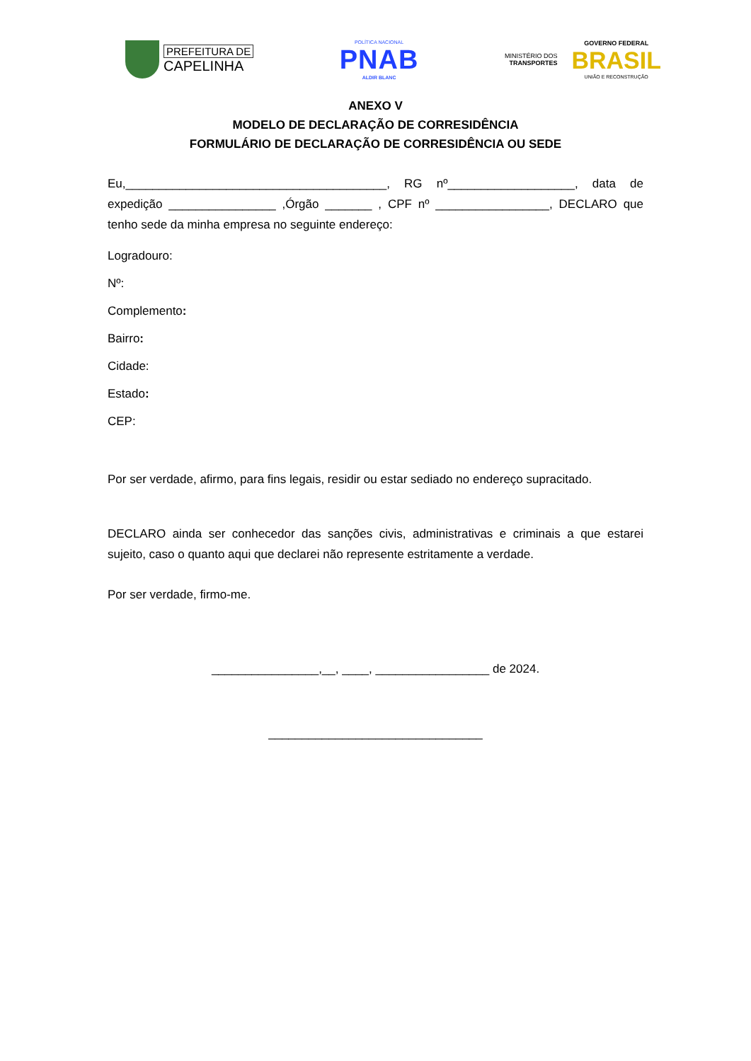PREFEITURA DE
CAPELINHA
POLÍTICA NACIONAL
PNAB
ALDIR BLANC
MINISTÉRIO DOS
TRANSPORTES
GOVERNO FEDERAL
BRASIL
UNIÃO E RECONSTRUÇÃO
ANEXO V
MODELO DE DECLARAÇÃO DE CORRESIDÊNCIA
FORMULÁRIO DE DECLARAÇÃO DE CORRESIDÊNCIA OU SEDE
Eu,_______________________________________, RG nº___________________, data de expedição ________________ ,Órgão _______ , CPF nº _________________, DECLARO que tenho sede da minha empresa no seguinte endereço:
Logradouro:
Nº:
Complemento:
Bairro:
Cidade:
Estado:
CEP:
Por ser verdade, afirmo, para fins legais, residir ou estar sediado no endereço supracitado.
DECLARO ainda ser conhecedor das sanções civis, administrativas e criminais a que estarei sujeito, caso o quanto aqui que declarei não represente estritamente a verdade.
Por ser verdade, firmo-me.
________________,__, ____, _________________ de 2024.
________________________________